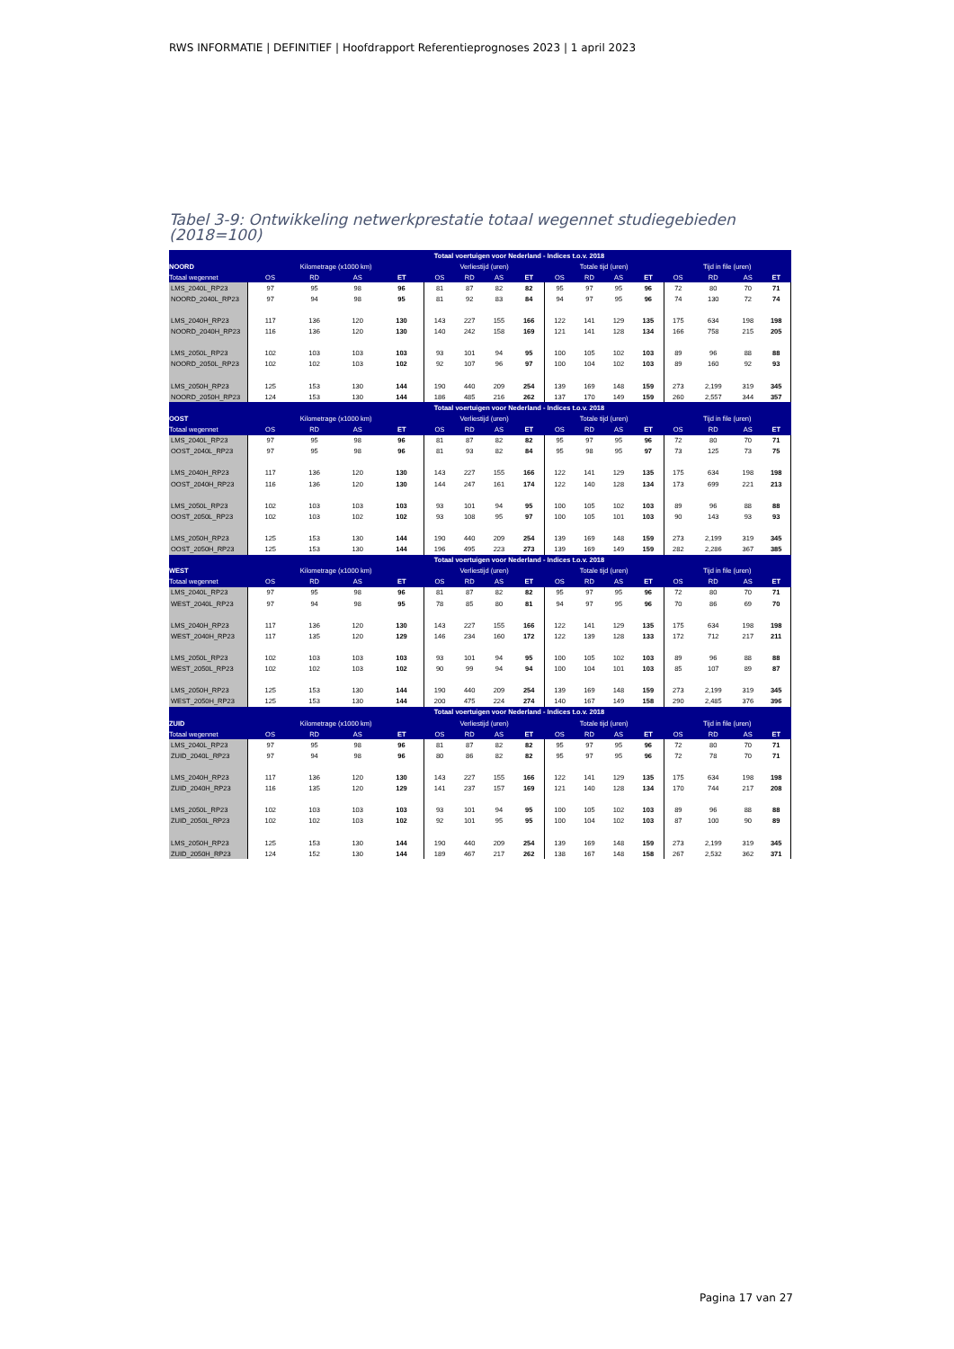RWS INFORMATIE | DEFINITIEF | Hoofdrapport Referentieprognoses 2023 | 1 april 2023
Tabel 3-9: Ontwikkeling netwerkprestatie totaal wegennet studiegebieden
(2018=100)
| | Totaal voertuigen voor Nederland - Indices t.o.v. 2018 | | | | | | | | | | | | | | | |
| --- | --- | --- | --- | --- | --- | --- | --- | --- | --- | --- | --- | --- | --- | --- | --- | --- |
| NOORD | Kilometrage (x1000 km) | | | | Verliestijd (uren) | | | | Totale tijd (uren) | | | | Tijd in file (uren) | | | |
| Totaal wegennet | OS | RD | AS | ET | OS | RD | AS | ET | OS | RD | AS | ET | OS | RD | AS | ET |
| LMS_2040L_RP23 | 97 | 95 | 98 | 96 | 81 | 87 | 82 | 82 | 95 | 97 | 95 | 96 | 72 | 80 | 70 | 71 |
| NOORD_2040L_RP23 | 97 | 94 | 98 | 95 | 81 | 92 | 83 | 84 | 94 | 97 | 95 | 96 | 74 | 130 | 72 | 74 |
| LMS_2040H_RP23 | 117 | 136 | 120 | 130 | 143 | 227 | 155 | 166 | 122 | 141 | 129 | 135 | 175 | 634 | 198 | 198 |
| NOORD_2040H_RP23 | 116 | 136 | 120 | 130 | 140 | 242 | 158 | 169 | 121 | 141 | 128 | 134 | 166 | 758 | 215 | 205 |
| LMS_2050L_RP23 | 102 | 103 | 103 | 103 | 93 | 101 | 94 | 95 | 100 | 105 | 102 | 103 | 89 | 96 | 88 | 88 |
| NOORD_2050L_RP23 | 102 | 102 | 103 | 102 | 92 | 107 | 96 | 97 | 100 | 104 | 102 | 103 | 89 | 160 | 92 | 93 |
| LMS_2050H_RP23 | 125 | 153 | 130 | 144 | 190 | 440 | 209 | 254 | 139 | 169 | 148 | 159 | 273 | 2,199 | 319 | 345 |
| NOORD_2050H_RP23 | 124 | 153 | 130 | 144 | 186 | 485 | 216 | 262 | 137 | 170 | 149 | 159 | 260 | 2,557 | 344 | 357 |
| | Totaal voertuigen voor Nederland - Indices t.o.v. 2018 | | | | | | | | | | | | | | | |
| OOST | Kilometrage (x1000 km) | | | | Verliestijd (uren) | | | | Totale tijd (uren) | | | | Tijd in file (uren) | | | |
| Totaal wegennet | OS | RD | AS | ET | OS | RD | AS | ET | OS | RD | AS | ET | OS | RD | AS | ET |
| LMS_2040L_RP23 | 97 | 95 | 98 | 96 | 81 | 87 | 82 | 82 | 95 | 97 | 95 | 96 | 72 | 80 | 70 | 71 |
| OOST_2040L_RP23 | 97 | 95 | 98 | 96 | 81 | 93 | 82 | 84 | 95 | 98 | 95 | 97 | 73 | 125 | 73 | 75 |
| LMS_2040H_RP23 | 117 | 136 | 120 | 130 | 143 | 227 | 155 | 166 | 122 | 141 | 129 | 135 | 175 | 634 | 198 | 198 |
| OOST_2040H_RP23 | 116 | 136 | 120 | 130 | 144 | 247 | 161 | 174 | 122 | 140 | 128 | 134 | 173 | 699 | 221 | 213 |
| LMS_2050L_RP23 | 102 | 103 | 103 | 103 | 93 | 101 | 94 | 95 | 100 | 105 | 102 | 103 | 89 | 96 | 88 | 88 |
| OOST_2050L_RP23 | 102 | 103 | 102 | 102 | 93 | 108 | 95 | 97 | 100 | 105 | 101 | 103 | 90 | 143 | 93 | 93 |
| LMS_2050H_RP23 | 125 | 153 | 130 | 144 | 190 | 440 | 209 | 254 | 139 | 169 | 148 | 159 | 273 | 2,199 | 319 | 345 |
| OOST_2050H_RP23 | 125 | 153 | 130 | 144 | 196 | 495 | 223 | 273 | 139 | 169 | 149 | 159 | 282 | 2,286 | 367 | 385 |
| | Totaal voertuigen voor Nederland - Indices t.o.v. 2018 | | | | | | | | | | | | | | | |
| WEST | Kilometrage (x1000 km) | | | | Verliestijd (uren) | | | | Totale tijd (uren) | | | | Tijd in file (uren) | | | |
| Totaal wegennet | OS | RD | AS | ET | OS | RD | AS | ET | OS | RD | AS | ET | OS | RD | AS | ET |
| LMS_2040L_RP23 | 97 | 95 | 98 | 96 | 81 | 87 | 82 | 82 | 95 | 97 | 95 | 96 | 72 | 80 | 70 | 71 |
| WEST_2040L_RP23 | 97 | 94 | 98 | 95 | 78 | 85 | 80 | 81 | 94 | 97 | 95 | 96 | 70 | 86 | 69 | 70 |
| LMS_2040H_RP23 | 117 | 136 | 120 | 130 | 143 | 227 | 155 | 166 | 122 | 141 | 129 | 135 | 175 | 634 | 198 | 198 |
| WEST_2040H_RP23 | 117 | 135 | 120 | 129 | 146 | 234 | 160 | 172 | 122 | 139 | 128 | 133 | 172 | 712 | 217 | 211 |
| LMS_2050L_RP23 | 102 | 103 | 103 | 103 | 93 | 101 | 94 | 95 | 100 | 105 | 102 | 103 | 89 | 96 | 88 | 88 |
| WEST_2050L_RP23 | 102 | 102 | 103 | 102 | 90 | 99 | 94 | 94 | 100 | 104 | 101 | 103 | 85 | 107 | 89 | 87 |
| LMS_2050H_RP23 | 125 | 153 | 130 | 144 | 190 | 440 | 209 | 254 | 139 | 169 | 148 | 159 | 273 | 2,199 | 319 | 345 |
| WEST_2050H_RP23 | 125 | 153 | 130 | 144 | 200 | 475 | 224 | 274 | 140 | 167 | 149 | 158 | 290 | 2,485 | 376 | 396 |
| | Totaal voertuigen voor Nederland - Indices t.o.v. 2018 | | | | | | | | | | | | | | | |
| ZUID | Kilometrage (x1000 km) | | | | Verliestijd (uren) | | | | Totale tijd (uren) | | | | Tijd in file (uren) | | | |
| Totaal wegennet | OS | RD | AS | ET | OS | RD | AS | ET | OS | RD | AS | ET | OS | RD | AS | ET |
| LMS_2040L_RP23 | 97 | 95 | 98 | 96 | 81 | 87 | 82 | 82 | 95 | 97 | 95 | 96 | 72 | 80 | 70 | 71 |
| ZUID_2040L_RP23 | 97 | 94 | 98 | 96 | 80 | 86 | 82 | 82 | 95 | 97 | 95 | 96 | 72 | 78 | 70 | 71 |
| LMS_2040H_RP23 | 117 | 136 | 120 | 130 | 143 | 227 | 155 | 166 | 122 | 141 | 129 | 135 | 175 | 634 | 198 | 198 |
| ZUID_2040H_RP23 | 116 | 135 | 120 | 129 | 141 | 237 | 157 | 169 | 121 | 140 | 128 | 134 | 170 | 744 | 217 | 208 |
| LMS_2050L_RP23 | 102 | 103 | 103 | 103 | 93 | 101 | 94 | 95 | 100 | 105 | 102 | 103 | 89 | 96 | 88 | 88 |
| ZUID_2050L_RP23 | 102 | 102 | 103 | 102 | 92 | 101 | 95 | 95 | 100 | 104 | 102 | 103 | 87 | 100 | 90 | 89 |
| LMS_2050H_RP23 | 125 | 153 | 130 | 144 | 190 | 440 | 209 | 254 | 139 | 169 | 148 | 159 | 273 | 2,199 | 319 | 345 |
| ZUID_2050H_RP23 | 124 | 152 | 130 | 144 | 189 | 467 | 217 | 262 | 138 | 167 | 148 | 158 | 267 | 2,532 | 362 | 371 |
Pagina 17 van 27